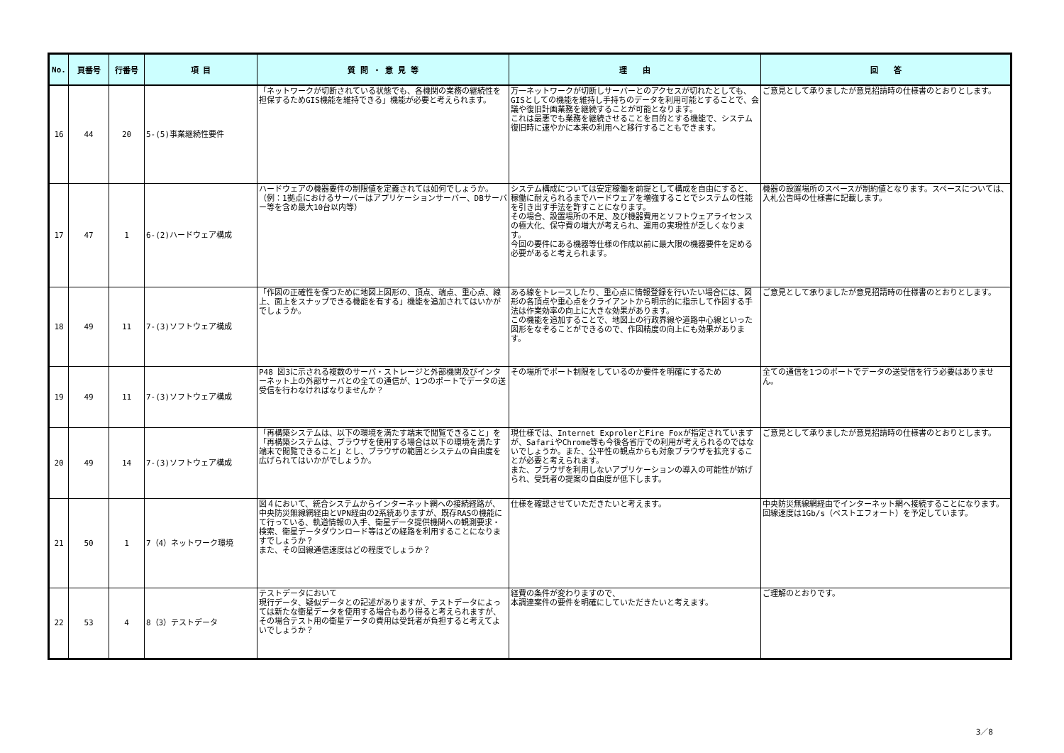| No. | 頁番号 | 行番号 | 項 目 | 質 問 ・ 意 見 等 | 理 由 | 回 答 |
| --- | --- | --- | --- | --- | --- | --- |
| 16 | 44 | 20 | 5-(5)事業継続性要件 | 「ネットワークが切断されている状態でも、各機関の業務の継続性を担保するためGIS機能を維持できる」機能が必要と考えられます。 | 万一ネットワークが切断しサーバーとのアクセスが切れたとしても、GISとしての機能を維持し手持ちのデータを利用可能とすることで、会議や復旧計画業務を継続することが可能となります。 これは最悪でも業務を継続させることを目的とする機能で、システム復旧時に速やかに本来の利用へと移行することもできます。 | ご意見として承りましたが意見招請時の仕様書のとおりとします。 |
| 17 | 47 | 1 | 6-(2)ハードウェア構成 | ハードウェアの機器要件の制限値を定義されては如何でしょうか。 （例：1拠点におけるサーバーはアプリケーションサーバー、DBサーバー等を含め最大10台以内等） | システム構成については安定稼働を前提として構成を自由にすると、稼働に耐えられるまでハードウェアを増強することでシステムの性能を引き出す手法を許すことになります。 その場合、設置場所の不足、及び機器費用とソフトウェアライセンスの極大化、保守費の増大が考えられ、運用の実現性が乏しくなります。 今回の要件にある機器等仕様の作成以前に最大限の機器要件を定める必要があると考えられます。 | 機器の設置場所のスペースが制約値となります。スペースについては、入札公告時の仕様書に記載します。 |
| 18 | 49 | 11 | 7-(3)ソフトウェア構成 | 「作図の正確性を保つために地図上図形の、頂点、端点、重心点、線上、面上をスナップできる機能を有する」機能を追加されてはいかがでしょうか。 | ある線をトレースしたり、重心点に情報登録を行いたい場合には、図形の各頂点や重心点をクライアントから明示的に指示して作図する手法は作業効率の向上に大きな効果があります。 この機能を追加することで、地図上の行政界線や道路中心線といった図形をなぞることができるので、作図精度の向上にも効果があります。 | ご意見として承りましたが意見招請時の仕様書のとおりとします。 |
| 19 | 49 | 11 | 7-(3)ソフトウェア構成 | P48 図3に示される複数のサーバ・ストレージと外部機関及びインターネット上の外部サーバとの全ての通信が、1つのポートでデータの送受信を行わなければなりませんか？ | その場所でポート制限をしているのか要件を明確にするため | 全ての通信を1つのポートでデータの送受信を行う必要はありません。 |
| 20 | 49 | 14 | 7-(3)ソフトウェア構成 | 「再構築システムは、以下の環境を満たす端末で閲覧できること」を「再構築システムは、ブラウザを使用する場合は以下の環境を満たす端末で閲覧できること」とし、ブラウザの範囲とシステムの自由度を広げられてはいかがでしょうか。 | 現仕様では、Internet ExprolerとFire Foxが指定されていますが、SafariやChrome等も今後各省庁での利用が考えられるのではないでしょうか。また、公平性の観点からも対象ブラウザを拡充することが必要と考えられます。 また、ブラウザを利用しないアプリケーションの導入の可能性が妨げられ、受託者の提案の自由度が低下します。 | ご意見として承りましたが意見招請時の仕様書のとおりとします。 |
| 21 | 50 | 1 | 7（4）ネットワーク環境 | 図４において、統合システムからインターネット網への接続経路が、中央防災無線網経由とVPN経由の2系統ありますが、既存RASの機能にて行っている、軌道情報の入手、衛星データ提供機関への観測要求・検索、衛星データダウンロード等はどの経路を利用することになりますでしょうか？ また、その回線通信速度はどの程度でしょうか？ | 仕様を確認させていただきたいと考えます。 | 中央防災無線網経由でインターネット網へ接続することになります。回線速度は1Gb/s（ベストエフォート）を予定しています。 |
| 22 | 53 | 4 | 8（3）テストデータ | テストデータにおいて 現行データ、疑似データとの記述がありますが、テストデータによっては新たな衛星データを使用する場合もあり得ると考えられますが、その場合テスト用の衛星データの費用は受託者が負担すると考えてよいでしょうか？ | 経費の条件が変わりますので、 本調達案件の要件を明確にしていただきたいと考えます。 | ご理解のとおりです。 |
3／8